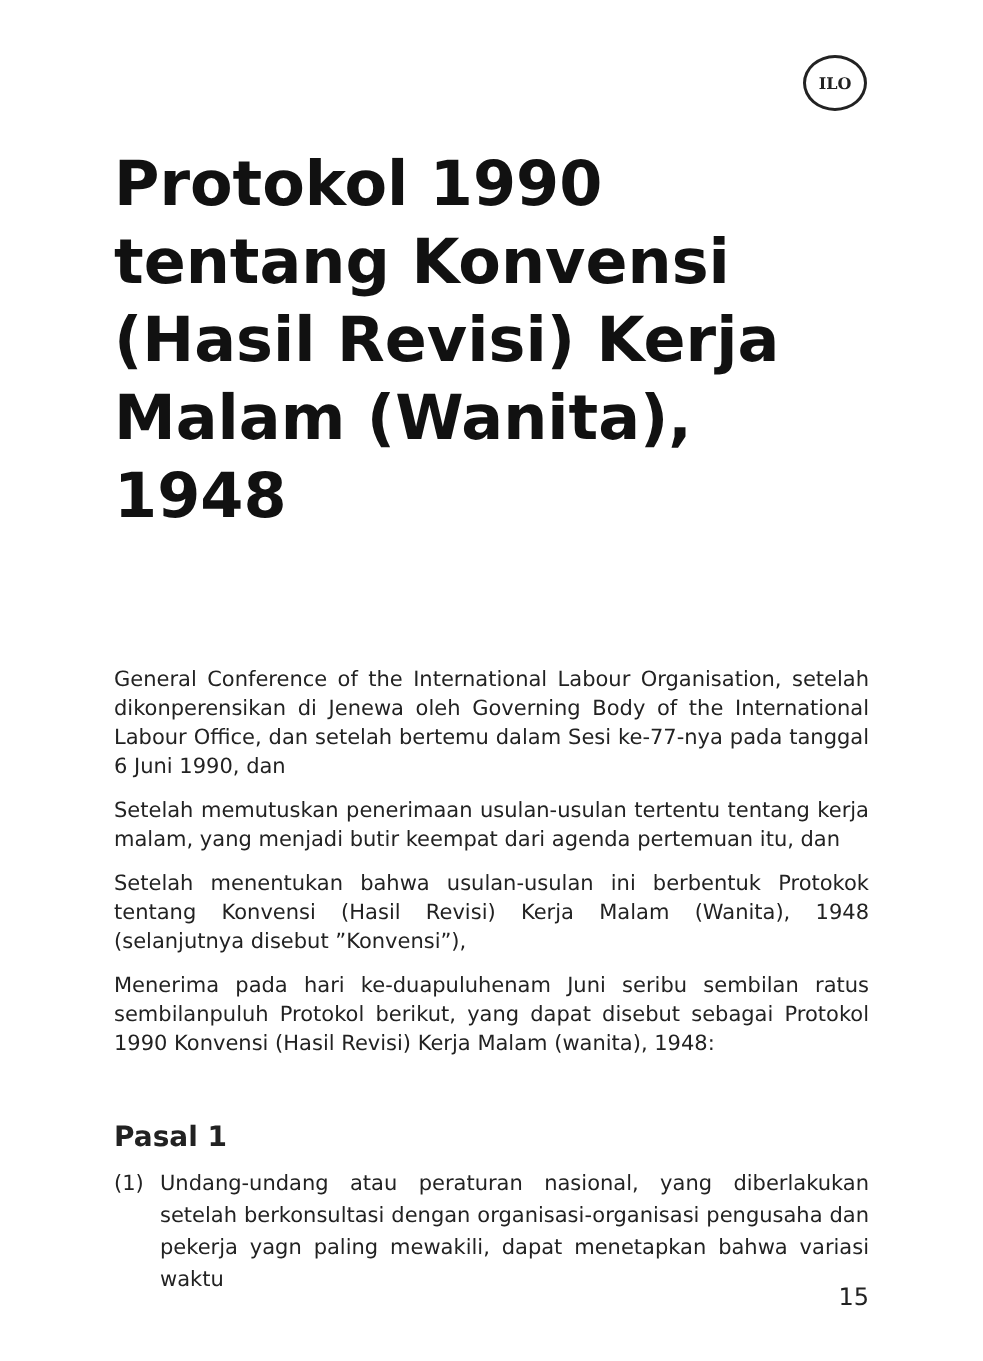ILO
Protokol 1990 tentang Konvensi (Hasil Revisi) Kerja Malam (Wanita), 1948
General Conference of the International Labour Organisation, setelah dikonperensikan di Jenewa oleh Governing Body of the International Labour Office, dan setelah bertemu dalam Sesi ke-77-nya pada tanggal 6 Juni 1990, dan
Setelah memutuskan penerimaan usulan-usulan tertentu tentang kerja malam, yang menjadi butir keempat dari agenda pertemuan itu, dan
Setelah menentukan bahwa usulan-usulan ini berbentuk Protokok tentang Konvensi (Hasil Revisi) Kerja Malam (Wanita), 1948 (selanjutnya disebut ”Konvensi”),
Menerima pada hari ke-duapuluhenam Juni seribu sembilan ratus sembilanpuluh Protokol berikut, yang dapat disebut sebagai Protokol 1990 Konvensi (Hasil Revisi) Kerja Malam (wanita), 1948:
Pasal 1
(1) Undang-undang atau peraturan nasional, yang diberlakukan setelah berkonsultasi dengan organisasi-organisasi pengusaha dan pekerja yagn paling mewakili, dapat menetapkan bahwa variasi waktu
15